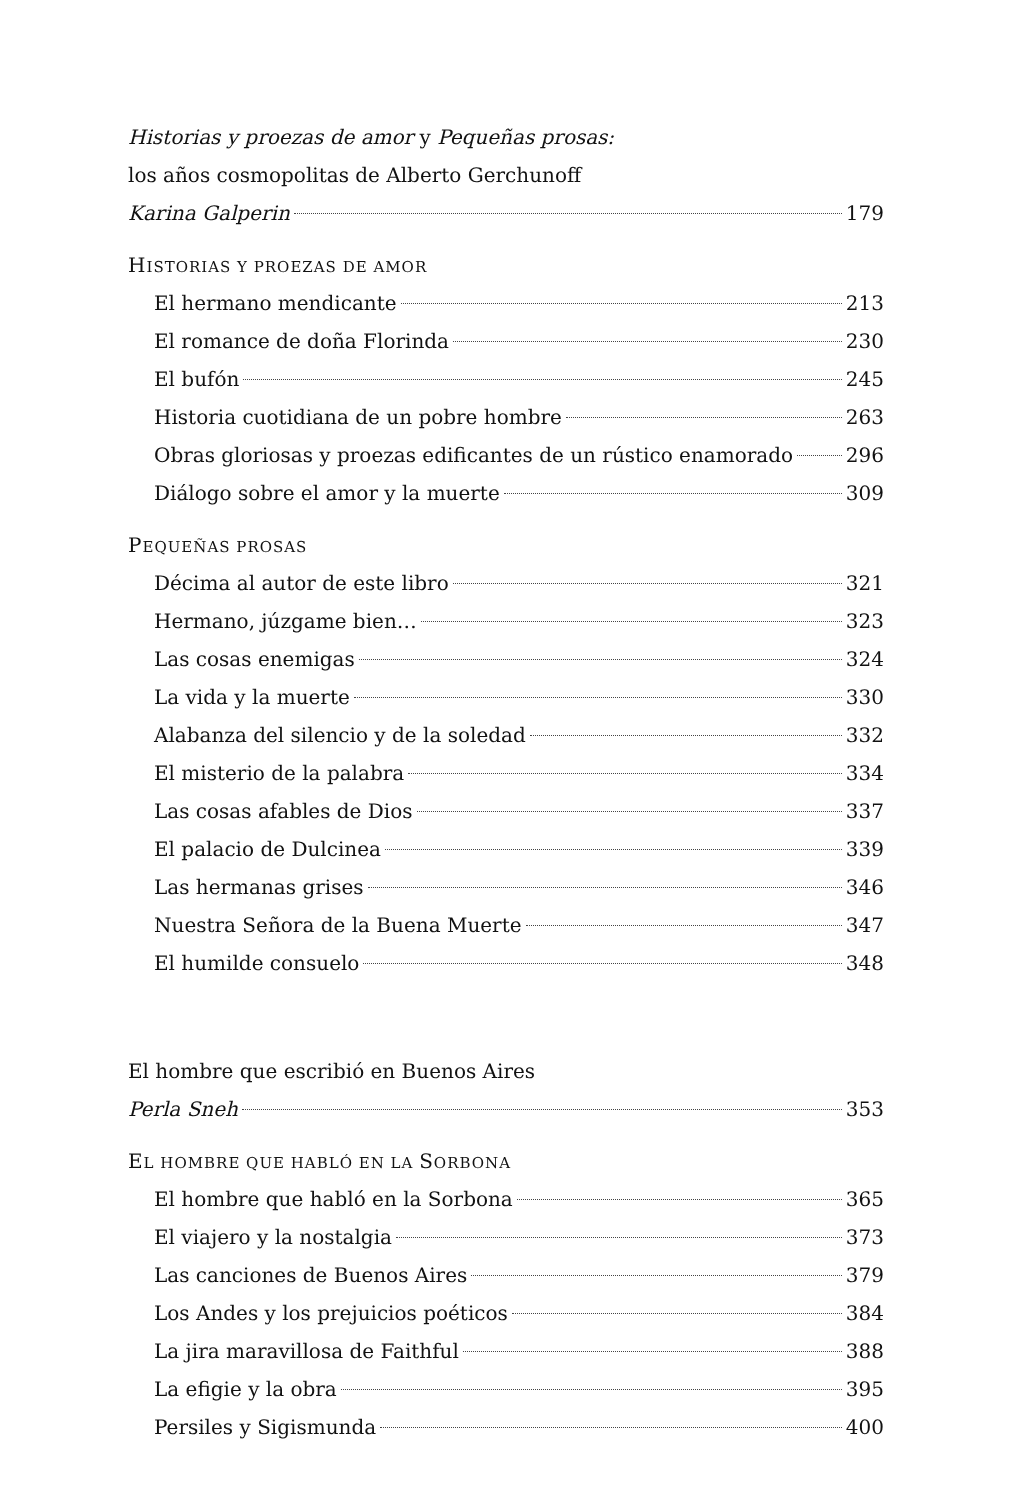Historias y proezas de amor y Pequeñas prosas:
los años cosmopolitas de Alberto Gerchunoff
Karina Galperin 179
HISTORIAS Y PROEZAS DE AMOR
El hermano mendicante 213
El romance de doña Florinda 230
El bufón 245
Historia cuotidiana de un pobre hombre 263
Obras gloriosas y proezas edificantes de un rústico enamorado 296
Diálogo sobre el amor y la muerte 309
PEQUEÑAS PROSAS
Décima al autor de este libro 321
Hermano, júzgame bien… 323
Las cosas enemigas 324
La vida y la muerte 330
Alabanza del silencio y de la soledad 332
El misterio de la palabra 334
Las cosas afables de Dios 337
El palacio de Dulcinea 339
Las hermanas grises 346
Nuestra Señora de la Buena Muerte 347
El humilde consuelo 348
El hombre que escribió en Buenos Aires
Perla Sneh 353
EL HOMBRE QUE HABLÓ EN LA SORBONA
El hombre que habló en la Sorbona 365
El viajero y la nostalgia 373
Las canciones de Buenos Aires 379
Los Andes y los prejuicios poéticos 384
La jira maravillosa de Faithful 388
La efigie y la obra 395
Persiles y Sigismunda 400